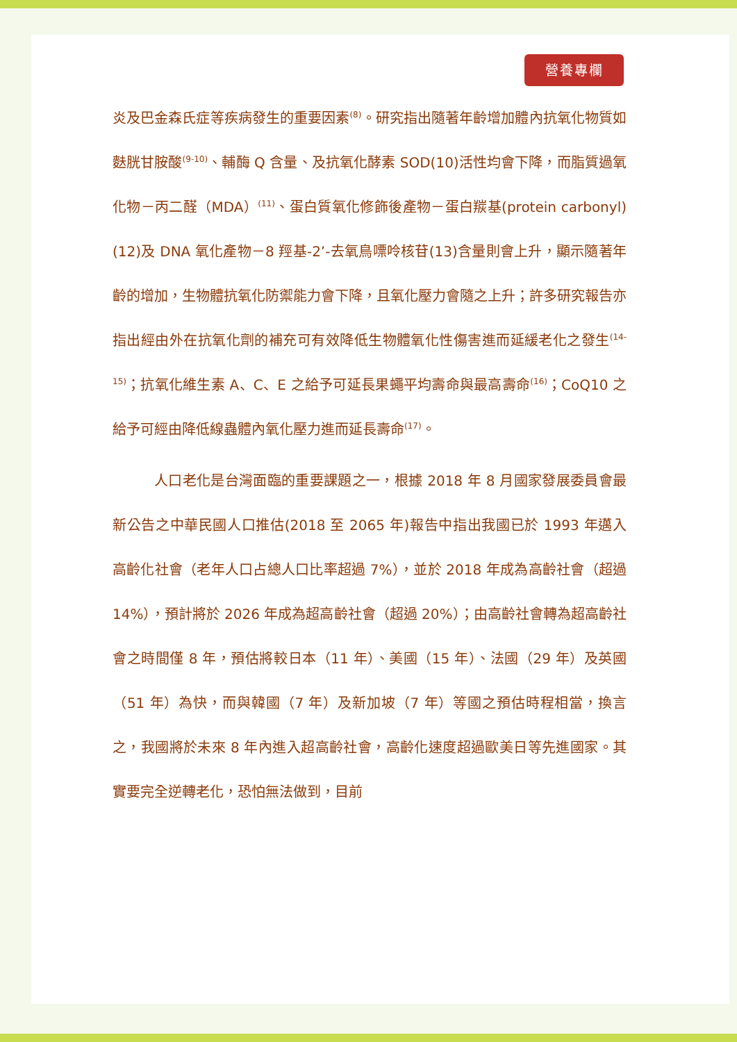營養專欄
炎及巴金森氏症等疾病發生的重要因素<sup>(8)</sup>。研究指出隨著年齡增加體內抗氧化物質如麩胱甘胺酸<sup>(9-10)</sup>、輔酶 Q 含量、及抗氧化酵素 SOD(10)活性均會下降，而脂質過氧化物－丙二醛（MDA）<sup>(11)</sup>、蛋白質氧化修飾後產物－蛋白羰基(protein carbonyl) (12)及 DNA 氧化產物－8 羥基-2’-去氧鳥嘌呤核苷(13)含量則會上升，顯示隨著年齡的增加，生物體抗氧化防禦能力會下降，且氧化壓力會隨之上升；許多研究報告亦指出經由外在抗氧化劑的補充可有效降低生物體氧化性傷害進而延緩老化之發生<sup>(14-15)</sup>；抗氧化維生素 A、C、E 之給予可延長果蠅平均壽命與最高壽命<sup>(16)</sup>；CoQ10 之給予可經由降低線蟲體內氧化壓力進而延長壽命<sup>(17)</sup>。
人口老化是台灣面臨的重要課題之一，根據 2018 年 8 月國家發展委員會最新公告之中華民國人口推估(2018 至 2065 年)報告中指出我國已於 1993 年邁入高齡化社會（老年人口占總人口比率超過 7%），並於 2018 年成為高齡社會（超過 14%），預計將於 2026 年成為超高齡社會（超過 20%）；由高齡社會轉為超高齡社會之時間僅 8 年，預估將較日本（11 年）、美國（15 年）、法國（29 年）及英國（51 年）為快，而與韓國（7 年）及新加坡（7 年）等國之預估時程相當，換言之，我國將於未來 8 年內進入超高齡社會，高齡化速度超過歐美日等先進國家。其實要完全逆轉老化，恐怕無法做到，目前